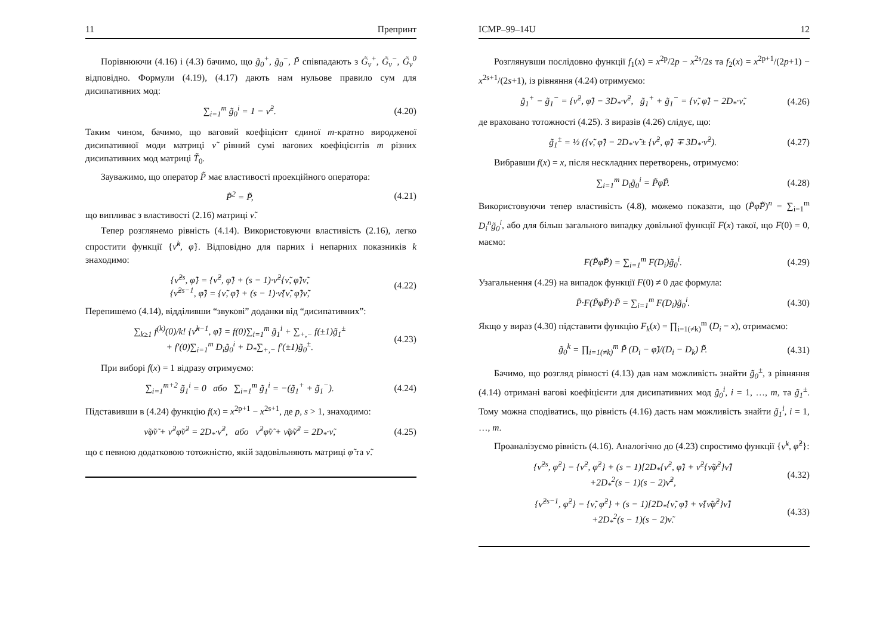11 Препринт
Порівнюючи (4.16) і (4.3) бачимо, що g̃<sub>0</sub><sup>+</sup>, g̃<sub>0</sub><sup>−</sup>, P̃ співпадають з G̃<sub>ν</sub><sup>+</sup>, G̃<sub>ν</sub><sup>−</sup>, G̃<sub>ν</sub><sup>0</sup> відповідно. Формули (4.19), (4.17) дають нам нульове правило сум для дисипативних мод:
∑<sub>i=1</sub><sup>m</sup> g̃<sub>0</sub><sup>i</sup> = 1 − ν̃<sup>2</sup>. (4.20)
Таким чином, бачимо, що ваговий коефіцієнт єдиної m-кратно виродженої дисипативної моди матриці ν̃ рівний сумі вагових коефіцієнтів m різних дисипативних мод матриці T̃<sub>0</sub>.
Зауважимо, що оператор P̃ має властивості проекційного оператора:
P̃<sup>2</sup> = P̃, (4.21)
що випливає з властивості (2.16) матриці ν̃.
Тепер розглянемо рівність (4.14). Використовуючи властивість (2.16), легко спростити функції {ν̃<sup>k</sup>, φ̃}. Відповідно для парних і непарних показників k знаходимо:
{ν̃<sup>2s</sup>, φ̃} = {ν̃<sup>2</sup>, φ̃} + (s − 1)·ν̃<sup>2</sup>{ν̃, φ̃}ν̃,
{ν̃<sup>2s−1</sup>, φ̃} = {ν̃, φ̃} + (s − 1)·ν̃{ν̃, φ̃}ν̃, (4.22)
Перепишемо (4.14), відділивши “звукові” доданки від “дисипативних”:
∑<sub>k≥1</sub> f<sup>(k)</sup>(0)/k! {ν̃<sup>k−1</sup>, φ̃} = f(0)∑<sub>i=1</sub><sup>m</sup> g̃<sub>1</sub><sup>i</sup> + ∑<sub>+,−</sub> f(±1)g̃<sub>1</sub><sup>±</sup>
+ f′(0)∑<sub>i=1</sub><sup>m</sup> D<sub>i</sub>g̃<sub>0</sub><sup>i</sup> + D<sub>*</sub>∑<sub>+,−</sub> f′(±1)g̃<sub>0</sub><sup>±</sup>. (4.23)
При виборі f(x) = 1 відразу отримуємо:
∑<sub>i=1</sub><sup>m+2</sup> g̃<sub>1</sub><sup>i</sup> = 0 або ∑<sub>i=1</sub><sup>m</sup> g̃<sub>1</sub><sup>i</sup> = −(g̃<sub>1</sub><sup>+</sup> + g̃<sub>1</sub><sup>−</sup>). (4.24)
Підставивши в (4.24) функцію f(x) = x<sup>2p+1</sup> − x<sup>2s+1</sup>, де p, s > 1, знаходимо:
ν̃φ̃ν̃ + ν̃<sup>2</sup>φ̃ν̃<sup>2</sup> = 2D<sub>*</sub>·ν̃<sup>2</sup>, або ν̃<sup>2</sup>φ̃ν̃ + ν̃φ̃ν̃<sup>2</sup> = 2D<sub>*</sub>·ν̃, (4.25)
що є певною додатковою тотожністю, якій задовільняють матриці φ̃ та ν̃.
ICMP–99–14U 12
Розглянувши послідовно функції f<sub>1</sub>(x) = x<sup>2p</sup>/2p − x<sup>2s</sup>/2s та f<sub>2</sub>(x) = x<sup>2p+1</sup>/(2p+1) − x<sup>2s+1</sup>/(2s+1), із рівняння (4.24) отримуємо:
g̃<sub>1</sub><sup>+</sup> − g̃<sub>1</sub><sup>−</sup> = {ν̃<sup>2</sup>, φ̃} − 3D<sub>*</sub>·ν̃<sup>2</sup>, g̃<sub>1</sub><sup>+</sup> + g̃<sub>1</sub><sup>−</sup> = {ν̃, φ̃} − 2D<sub>*</sub>·ν̃, (4.26)
де враховано тотожності (4.25). З виразів (4.26) слідує, що:
g̃<sub>1</sub><sup>±</sup> = ½ ({ν̃, φ̃} − 2D<sub>*</sub>·ν̃ ± {ν̃<sup>2</sup>, φ̃} ∓ 3D<sub>*</sub>·ν̃<sup>2</sup>). (4.27)
Вибравши f(x) = x, після нескладних перетворень, отримуємо:
∑<sub>i=1</sub><sup>m</sup> D<sub>i</sub>g̃<sub>0</sub><sup>i</sup> = P̃φ̃P̃. (4.28)
Використовуючи тепер властивість (4.8), можемо показати, що (P̃φ̃P̃)<sup>n</sup> = ∑<sub>i=1</sub><sup>m</sup> D<sub>i</sub><sup>n</sup>g̃<sub>0</sub><sup>i</sup>, або для більш загального випадку довільної функції F(x) такої, що F(0) = 0, маємо:
F(P̃φ̃P̃) = ∑<sub>i=1</sub><sup>m</sup> F(D<sub>i</sub>)g̃<sub>0</sub><sup>i</sup>. (4.29)
Узагальнення (4.29) на випадок функції F(0) ≠ 0 дає формула:
P̃·F(P̃φ̃P̃)·P̃ = ∑<sub>i=1</sub><sup>m</sup> F(D<sub>i</sub>)g̃<sub>0</sub><sup>i</sup>. (4.30)
Якщо у вираз (4.30) підставити функцію F<sub>k</sub>(x) = ∏<sub>i=1(≠k)</sub><sup>m</sup> (D<sub>i</sub> − x), отримаємо:
g̃<sub>0</sub><sup>k</sup> = ∏<sub>i=1(≠k)</sub><sup>m</sup> P̃ (D<sub>i</sub> − φ̃)/(D<sub>i</sub> − D<sub>k</sub>) P̃. (4.31)
Бачимо, що розгляд рівності (4.13) дав нам можливість знайти g̃<sub>0</sub><sup>±</sup>, з рівняння (4.14) отримані вагові коефіцієнти для дисипативних мод g̃<sub>0</sub><sup>i</sup>, i = 1, …, m, та g̃<sub>1</sub><sup>±</sup>. Тому можна сподіватись, що рівність (4.16) дасть нам можливість знайти g̃<sub>1</sub><sup>i</sup>, i = 1, …, m.
Проаналізуємо рівність (4.16). Аналогічно до (4.23) спростимо функції {ν̃<sup>k</sup>, φ̃<sup>2</sup>}:
{ν̃<sup>2s</sup>, φ̃<sup>2</sup>} = {ν̃<sup>2</sup>, φ̃<sup>2</sup>} + (s − 1)[2D<sub>*</sub>{ν̃<sup>2</sup>, φ̃} + ν̃<sup>2</sup>{ν̃φ̃<sup>2</sup>}ν̃]
+2D<sub>*</sub><sup>2</sup>(s − 1)(s − 2)ν̃<sup>2</sup>, (4.32)
{ν̃<sup>2s−1</sup>, φ̃<sup>2</sup>} = {ν̃, φ̃<sup>2</sup>} + (s − 1)[2D<sub>*</sub>{ν̃, φ̃} + ν̃{ν̃φ̃<sup>2</sup>}ν̃]
+2D<sub>*</sub><sup>2</sup>(s − 1)(s − 2)ν̃. (4.33)